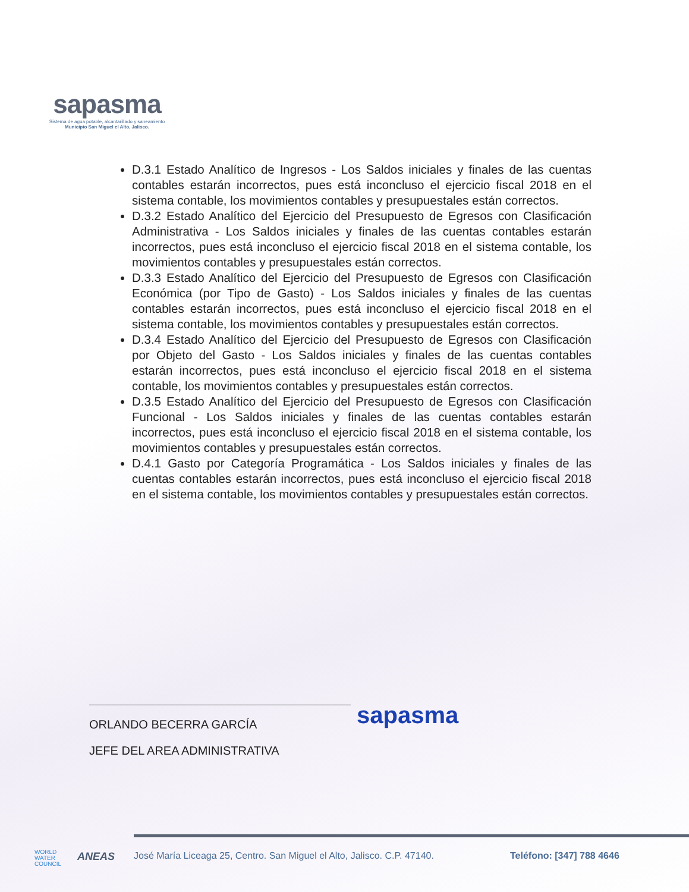sapasma
Sistema de agua potable, alcantarillado y saneamiento
Municipio San Miguel el Alto, Jalisco.
D.3.1 Estado Analítico de Ingresos - Los Saldos iniciales y finales de las cuentas contables estarán incorrectos, pues está inconcluso el ejercicio fiscal 2018 en el sistema contable, los movimientos contables y presupuestales están correctos.
D.3.2 Estado Analítico del Ejercicio del Presupuesto de Egresos con Clasificación Administrativa - Los Saldos iniciales y finales de las cuentas contables estarán incorrectos, pues está inconcluso el ejercicio fiscal 2018 en el sistema contable, los movimientos contables y presupuestales están correctos.
D.3.3 Estado Analítico del Ejercicio del Presupuesto de Egresos con Clasificación Económica (por Tipo de Gasto) - Los Saldos iniciales y finales de las cuentas contables estarán incorrectos, pues está inconcluso el ejercicio fiscal 2018 en el sistema contable, los movimientos contables y presupuestales están correctos.
D.3.4 Estado Analítico del Ejercicio del Presupuesto de Egresos con Clasificación por Objeto del Gasto - Los Saldos iniciales y finales de las cuentas contables estarán incorrectos, pues está inconcluso el ejercicio fiscal 2018 en el sistema contable, los movimientos contables y presupuestales están correctos.
D.3.5 Estado Analítico del Ejercicio del Presupuesto de Egresos con Clasificación Funcional - Los Saldos iniciales y finales de las cuentas contables estarán incorrectos, pues está inconcluso el ejercicio fiscal 2018 en el sistema contable, los movimientos contables y presupuestales están correctos.
D.4.1 Gasto por Categoría Programática - Los Saldos iniciales y finales de las cuentas contables estarán incorrectos, pues está inconcluso el ejercicio fiscal 2018 en el sistema contable, los movimientos contables y presupuestales están correctos.
ORLANDO BECERRA GARCÍA
JEFE DEL AREA ADMINISTRATIVA
sapasma
WORLD
WATER
COUNCIL
ANEAS
José María Liceaga 25, Centro. San Miguel el Alto, Jalisco. C.P. 47140.
Teléfono: [347] 788 4646